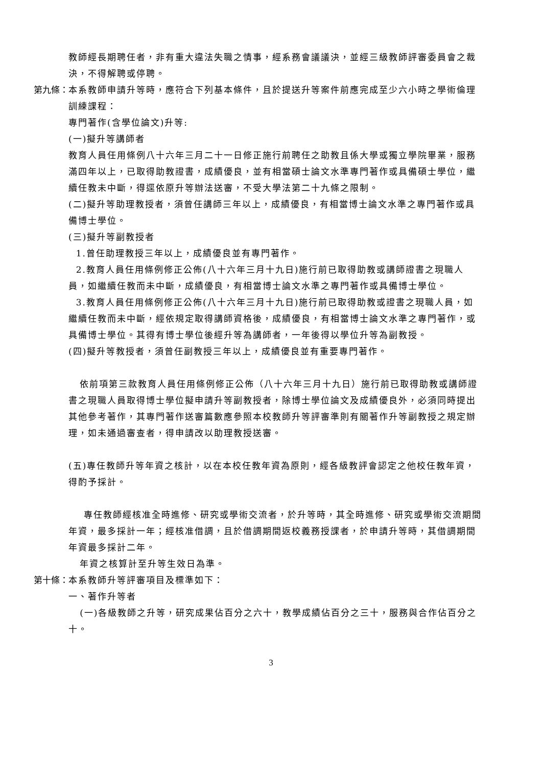教師經長期聘任者，非有重大違法失職之情事，經系務會議議決，並經三級教師評審委員會之裁決，不得解聘或停聘。
第九條： 本系教師申請升等時，應符合下列基本條件，且於提送升等案件前應完成至少六小時之學術倫理訓練課程：
專門著作(含學位論文)升等:
(一)擬升等講師者
教育人員任用條例八十六年三月二十一日修正施行前聘任之助教且係大學或獨立學院畢業，服務滿四年以上，已取得助教證書，成績優良，並有相當碩士論文水準專門著作或具備碩士學位，繼續任教未中斷，得逕依原升等辦法送審，不受大學法第二十九條之限制。
(二)擬升等助理教授者，須曾任講師三年以上，成績優良，有相當博士論文水準之專門著作或具備博士學位。
(三)擬升等副教授者
1.曾任助理教授三年以上，成績優良並有專門著作。
2.教育人員任用條例修正公佈(八十六年三月十九日)施行前已取得助教或講師證書之現職人員，如繼續任教而未中斷，成績優良，有相當博士論文水準之專門著作或具備博士學位。
3.教育人員任用條例修正公佈(八十六年三月十九日)施行前已取得助教或證書之現職人員，如繼續任教而未中斷，經依規定取得講師資格後，成績優良，有相當博士論文水準之專門著作，或具備博士學位。其得有博士學位後經升等為講師者，一年後得以學位升等為副教授。
(四)擬升等教授者，須曾任副教授三年以上，成績優良並有重要專門著作。
依前項第三款教育人員任用條例修正公佈（八十六年三月十九日）施行前已取得助教或講師證書之現職人員取得博士學位擬申請升等副教授者，除博士學位論文及成績優良外，必須同時提出其他參考著作，其專門著作送審篇數應參照本校教師升等評審準則有關著作升等副教授之規定辦理，如未通過審查者，得申請改以助理教授送審。
(五)專任教師升等年資之核計，以在本校任教年資為原則，經各級教評會認定之他校任教年資，得酌予採計。
專任教師經核准全時進修、研究或學術交流者，於升等時，其全時進修、研究或學術交流期間年資，最多採計一年；經核准借調，且於借調期間返校義務授課者，於申請升等時，其借調期間年資最多採計二年。
年資之核算計至升等生效日為準。
第十條： 本系教師升等評審項目及標準如下：
一、著作升等者
(一)各級教師之升等，研究成果佔百分之六十，教學成績佔百分之三十，服務與合作佔百分之十。
3